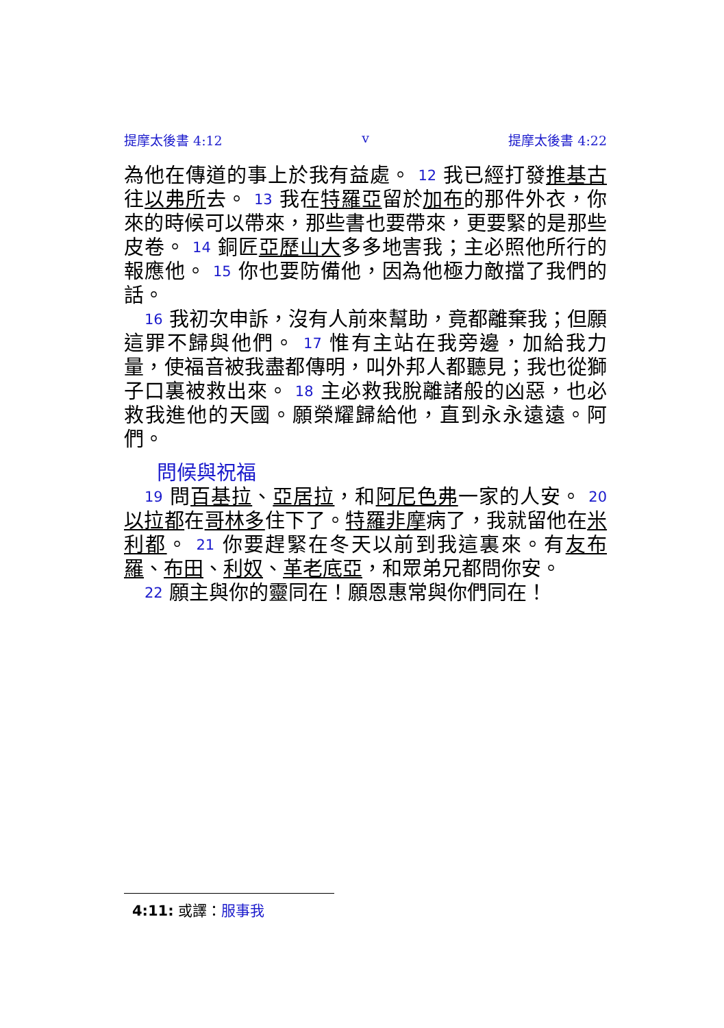提摩太後書 4:12 v 提摩太後書 4:22
為他在傳道的事上於我有益處。 12 我已經打發推基古往以弗所去。 13 我在特羅亞留於加布的那件外衣，你來的時候可以帶來，那些書也要帶來，更要緊的是那些皮卷。 14 銅匠亞歷山大多多地害我；主必照他所行的報應他。 15 你也要防備他，因為他極力敵擋了我們的話。
16 我初次申訴，沒有人前來幫助，竟都離棄我；但願這罪不歸與他們。 17 惟有主站在我旁邊，加給我力量，使福音被我盡都傳明，叫外邦人都聽見；我也從獅子口裏被救出來。 18 主必救我脫離諸般的凶惡，也必救我進他的天國。願榮耀歸給他，直到永永遠遠。阿們。
問候與祝福
19 問百基拉、亞居拉，和阿尼色弗一家的人安。 20 以拉都在哥林多住下了。特羅非摩病了，我就留他在米利都。 21 你要趕緊在冬天以前到我這裏來。有友布羅、布田、利奴、革老底亞，和眾弟兄都問你安。
22 願主與你的靈同在！願恩惠常與你們同在！
4:11: 或譯：服事我